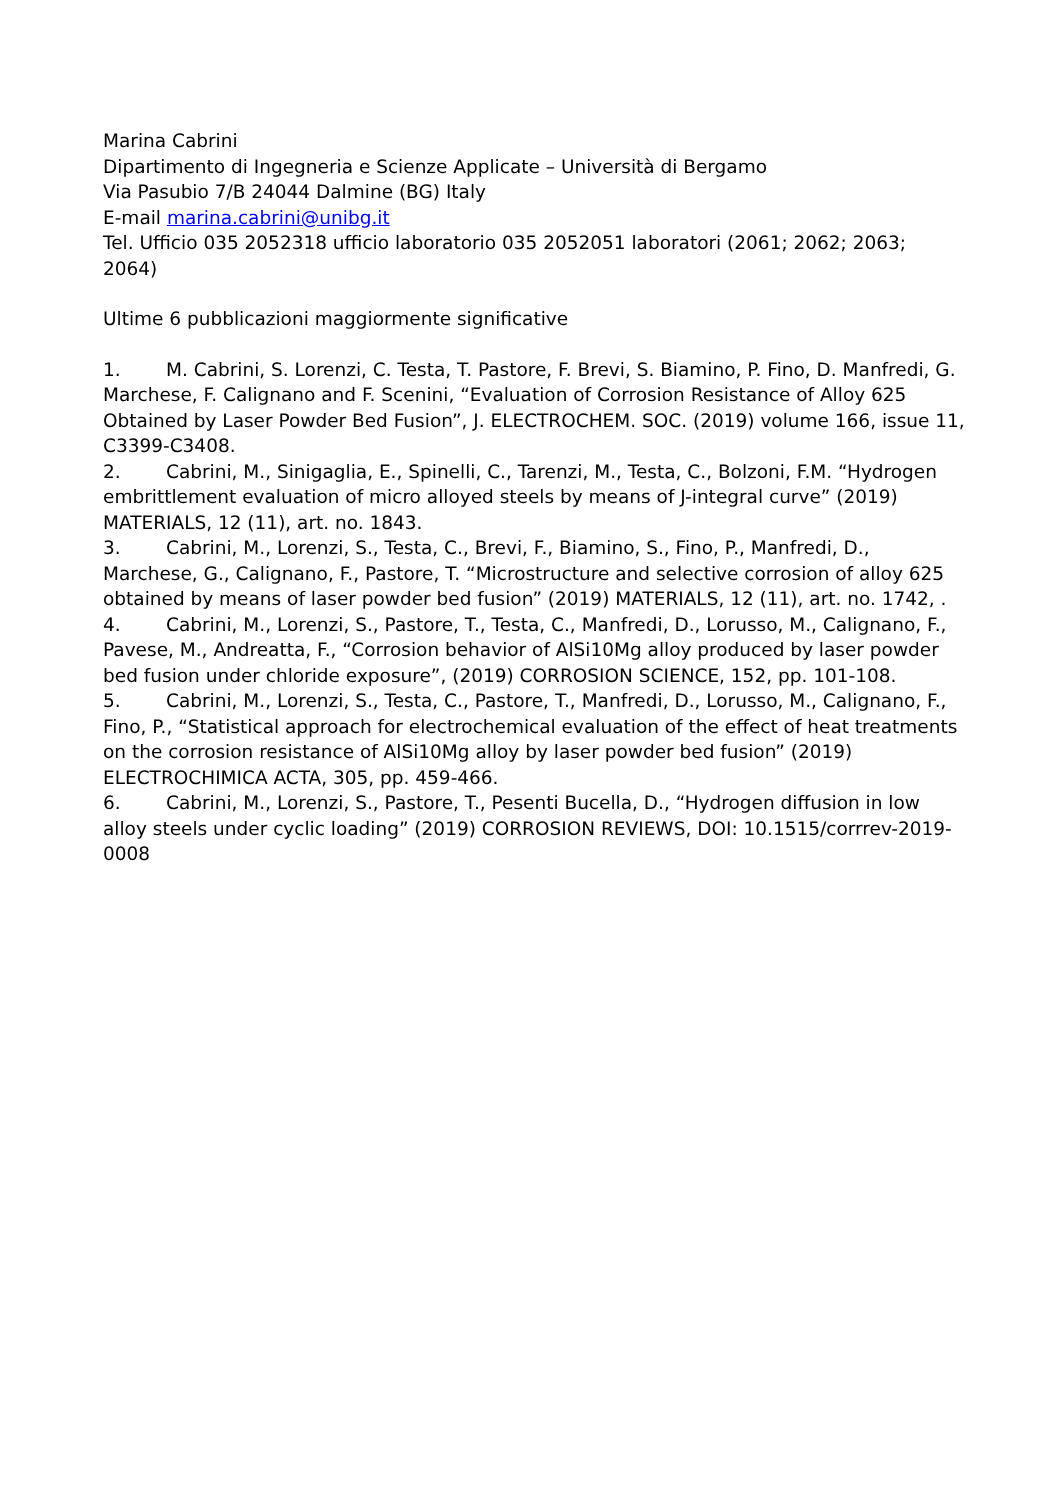Marina Cabrini
Dipartimento di Ingegneria e Scienze Applicate – Università di Bergamo
Via Pasubio 7/B 24044 Dalmine (BG) Italy
E-mail marina.cabrini@unibg.it
Tel. Ufficio 035 2052318 ufficio laboratorio 035 2052051 laboratori (2061; 2062; 2063; 2064)
Ultime 6 pubblicazioni maggiormente significative
1. M. Cabrini, S. Lorenzi, C. Testa, T. Pastore, F. Brevi, S. Biamino, P. Fino, D. Manfredi, G. Marchese, F. Calignano and F. Scenini, “Evaluation of Corrosion Resistance of Alloy 625 Obtained by Laser Powder Bed Fusion”, J. ELECTROCHEM. SOC. (2019) volume 166, issue 11, C3399-C3408.
2. Cabrini, M., Sinigaglia, E., Spinelli, C., Tarenzi, M., Testa, C., Bolzoni, F.M. “Hydrogen embrittlement evaluation of micro alloyed steels by means of J-integral curve” (2019) MATERIALS, 12 (11), art. no. 1843.
3. Cabrini, M., Lorenzi, S., Testa, C., Brevi, F., Biamino, S., Fino, P., Manfredi, D., Marchese, G., Calignano, F., Pastore, T. “Microstructure and selective corrosion of alloy 625 obtained by means of laser powder bed fusion” (2019) MATERIALS, 12 (11), art. no. 1742, .
4. Cabrini, M., Lorenzi, S., Pastore, T., Testa, C., Manfredi, D., Lorusso, M., Calignano, F., Pavese, M., Andreatta, F., “Corrosion behavior of AlSi10Mg alloy produced by laser powder bed fusion under chloride exposure”, (2019) CORROSION SCIENCE, 152, pp. 101-108.
5. Cabrini, M., Lorenzi, S., Testa, C., Pastore, T., Manfredi, D., Lorusso, M., Calignano, F., Fino, P., “Statistical approach for electrochemical evaluation of the effect of heat treatments on the corrosion resistance of AlSi10Mg alloy by laser powder bed fusion” (2019) ELECTROCHIMICA ACTA, 305, pp. 459-466.
6. Cabrini, M., Lorenzi, S., Pastore, T., Pesenti Bucella, D., “Hydrogen diffusion in low alloy steels under cyclic loading” (2019) CORROSION REVIEWS, DOI: 10.1515/corrrev-2019-0008